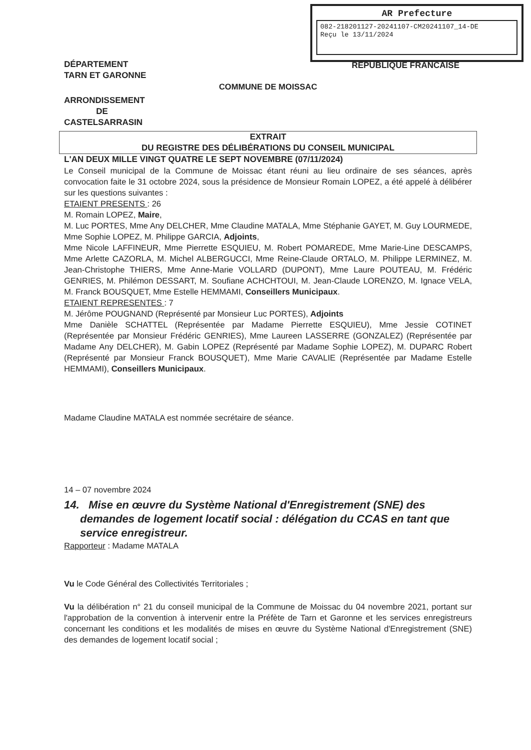AR Prefecture
082-218201127-20241107-CM20241107_14-DE
Reçu le 13/11/2024
DÉPARTEMENT
TARN ET GARONNE
RÉPUBLIQUE FRANCAISE
COMMUNE DE MOISSAC
ARRONDISSEMENT
DE
CASTELSARRASIN
EXTRAIT
DU REGISTRE DES DÉLIBÉRATIONS DU CONSEIL MUNICIPAL
L'AN DEUX MILLE VINGT QUATRE LE SEPT NOVEMBRE (07/11/2024)
Le Conseil municipal de la Commune de Moissac étant réuni au lieu ordinaire de ses séances, après convocation faite le 31 octobre 2024, sous la présidence de Monsieur Romain LOPEZ, a été appelé à délibérer sur les questions suivantes :
ETAIENT PRESENTS : 26
M. Romain LOPEZ, Maire,
M. Luc PORTES, Mme Any DELCHER, Mme Claudine MATALA, Mme Stéphanie GAYET, M. Guy LOURMEDE, Mme Sophie LOPEZ, M. Philippe GARCIA, Adjoints,
Mme Nicole LAFFINEUR, Mme Pierrette ESQUIEU, M. Robert POMAREDE, Mme Marie-Line DESCAMPS, Mme Arlette CAZORLA, M. Michel ALBERGUCCI, Mme Reine-Claude ORTALO, M. Philippe LERMINEZ, M. Jean-Christophe THIERS, Mme Anne-Marie VOLLARD (DUPONT), Mme Laure POUTEAU, M. Frédéric GENRIES, M. Philémon DESSART, M. Soufiane ACHCHTOUI, M. Jean-Claude LORENZO, M. Ignace VELA, M. Franck BOUSQUET, Mme Estelle HEMMAMI, Conseillers Municipaux.
ETAIENT REPRESENTES : 7
M. Jérôme POUGNAND (Représenté par Monsieur Luc PORTES), Adjoints
Mme Danièle SCHATTEL (Représentée par Madame Pierrette ESQUIEU), Mme Jessie COTINET (Représentée par Monsieur Frédéric GENRIES), Mme Laureen LASSERRE (GONZALEZ) (Représentée par Madame Any DELCHER), M. Gabin LOPEZ (Représenté par Madame Sophie LOPEZ), M. DUPARC Robert (Représenté par Monsieur Franck BOUSQUET), Mme Marie CAVALIE (Représentée par Madame Estelle HEMMAMI), Conseillers Municipaux.
Madame Claudine MATALA est nommée secrétaire de séance.
14 – 07 novembre 2024
14. Mise en œuvre du Système National d'Enregistrement (SNE) des demandes de logement locatif social : délégation du CCAS en tant que service enregistreur.
Rapporteur : Madame MATALA
Vu le Code Général des Collectivités Territoriales ;
Vu la délibération n° 21 du conseil municipal de la Commune de Moissac du 04 novembre 2021, portant sur l'approbation de la convention à intervenir entre la Préfète de Tarn et Garonne et les services enregistreurs concernant les conditions et les modalités de mises en œuvre du Système National d'Enregistrement (SNE) des demandes de logement locatif social ;